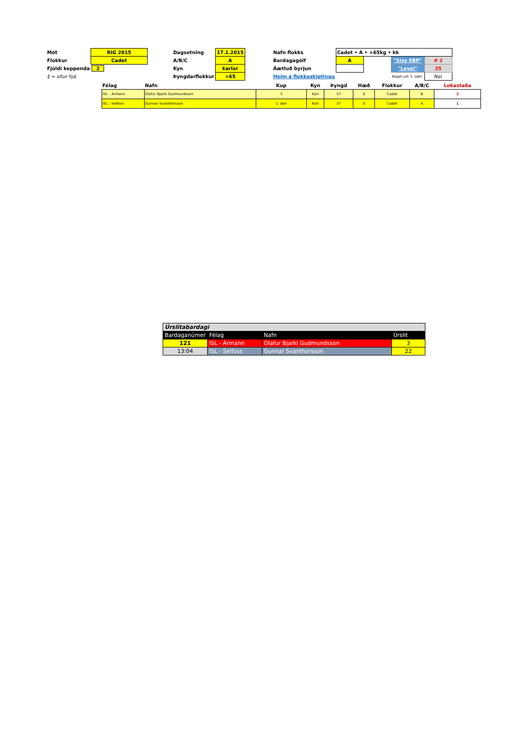| Mót | RIG 2015 | | Dagsetning | 17.1.2015 | | Nafn flokks | Cadet • A • +65kg • kk | | | |
| Flokkur | Cadet | | A/B/C | A | | Bardagagólf | A | | "Size EBP" | # 2 |
| Fjöldi keppenda | 2 | | Kyn | karlar | | Áætluð byrjun | | | "Level" | 25 |
| § = situr hjá | | | Þyngdarflokkur | +65 | | Heim á flokkaskiptingu | | | Keppt um 3. sæti | Nei |
| Félag | Nafn | Kup | Kyn | Þyngd | Hæð | Flokkur | A/B/C | Lokastaða |
| --- | --- | --- | --- | --- | --- | --- | --- | --- |
| ISL - Ármann | Olafur Bjarki Gudmundsson | 3 | Karl | 57 | 0 | Cadet | B | 2 |
| ISL - Selfoss | Gunnar Svanthorsson | 1. dan | Karl | 57 | 0 | Cadet | A | 1 |
| Úrslitabardagi | | | |
| Bardaganúmer | Félag | Nafn | Úrslit |
| 121 | ISL - Ármann | Olafur Bjarki Gudmundsson | 3 |
| 13:04 | ISL - Selfoss | Gunnar Svanthorsson | 22 |